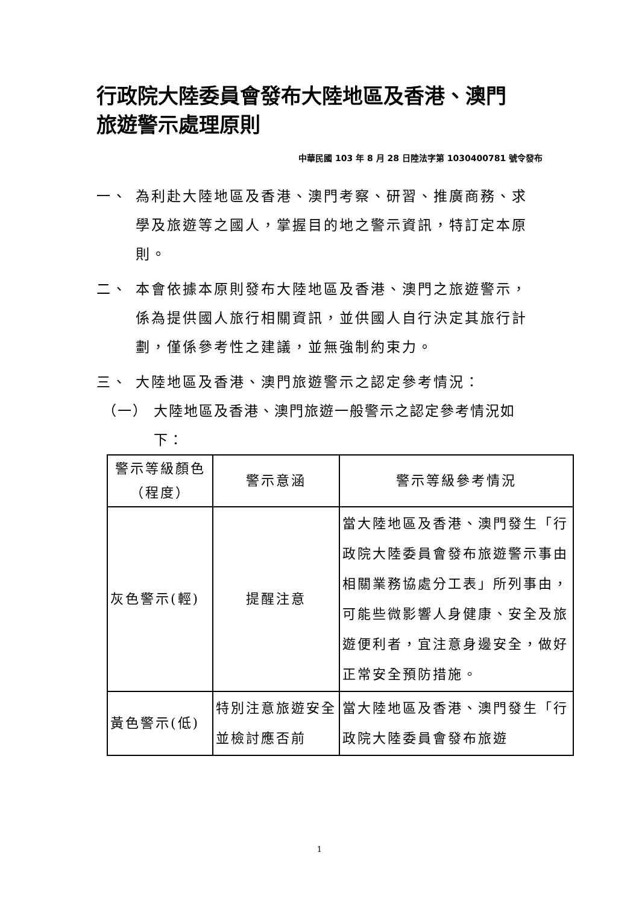行政院大陸委員會發布大陸地區及香港、澳門
旅遊警示處理原則
中華民國 103 年 8 月 28 日陸法字第 1030400781 號令發布
一、 為利赴大陸地區及香港、澳門考察、研習、推廣商務、求學及旅遊等之國人，掌握目的地之警示資訊，特訂定本原則。
二、 本會依據本原則發布大陸地區及香港、澳門之旅遊警示，係為提供國人旅行相關資訊，並供國人自行決定其旅行計劃，僅係參考性之建議，並無強制約束力。
三、 大陸地區及香港、澳門旅遊警示之認定參考情況：
（一） 大陸地區及香港、澳門旅遊一般警示之認定參考情況如下：
| 警示等級顏色（程度） | 警示意涵 | 警示等級參考情況 |
| 灰色警示(輕) | 提醒注意 | 當大陸地區及香港、澳門發生「行政院大陸委員會發布旅遊警示事由相關業務協處分工表」所列事由，可能些微影響人身健康、安全及旅遊便利者，宜注意身邊安全，做好正常安全預防措施。 |
| 黃色警示(低) | 特別注意旅遊安全並檢討應否前 | 當大陸地區及香港、澳門發生「行政院大陸委員會發布旅遊 |
1